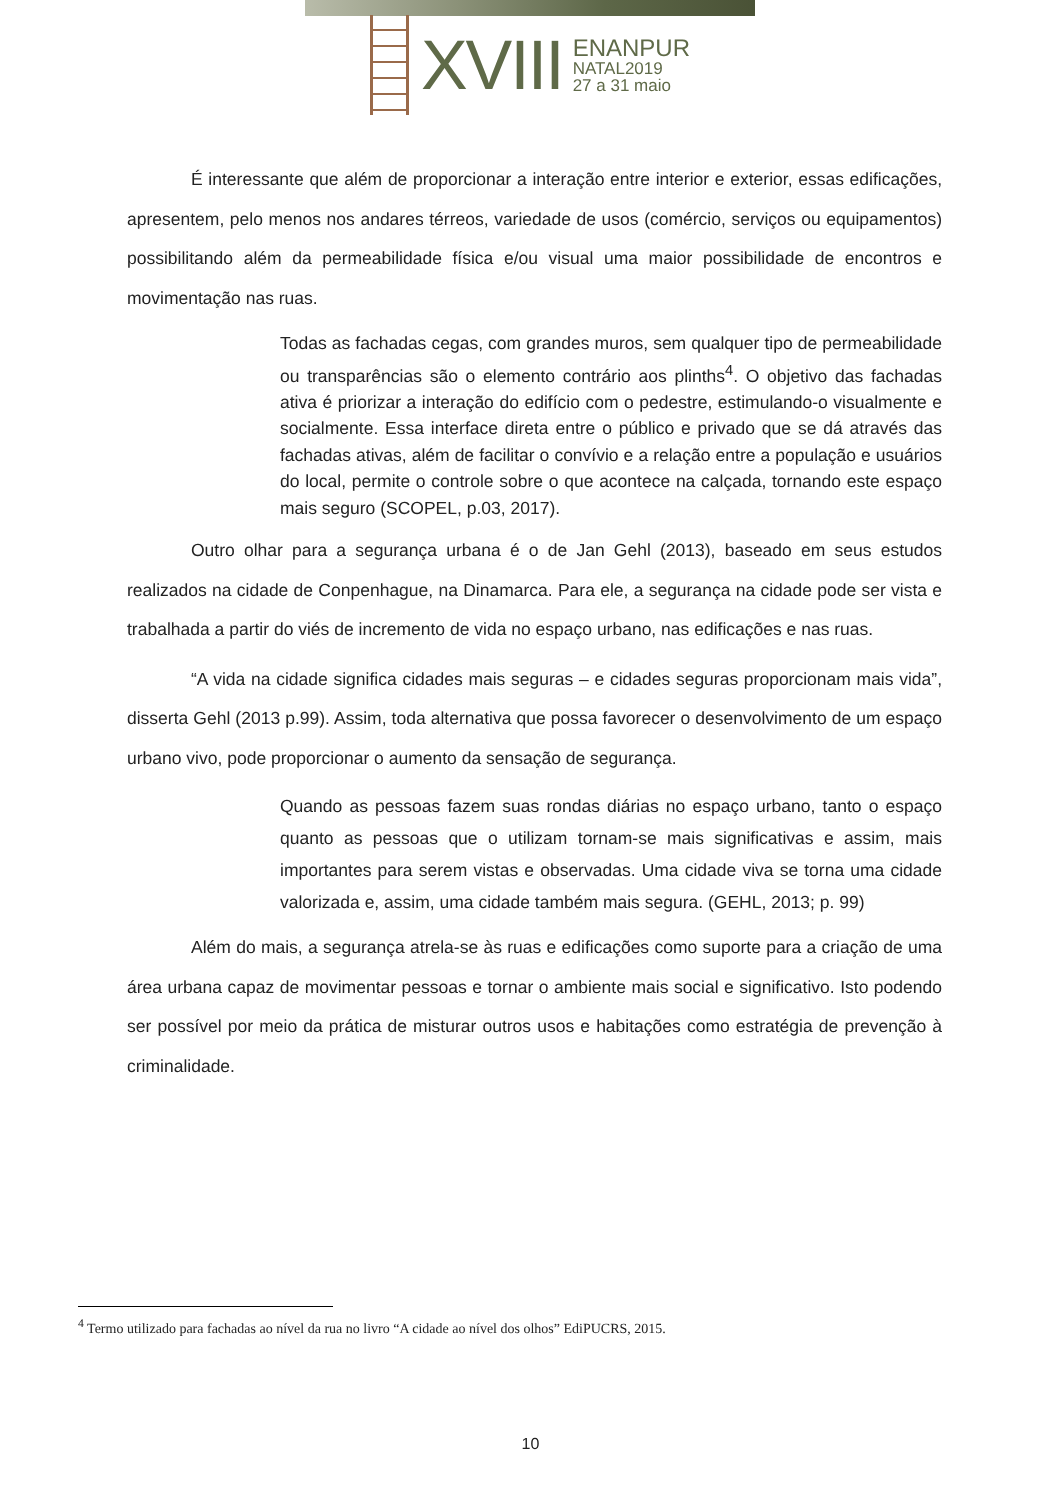XVIII
ENANPUR
NATAL2019
27 a 31 maio
É interessante que além de proporcionar a interação entre interior e exterior, essas edificações, apresentem, pelo menos nos andares térreos, variedade de usos (comércio, serviços ou equipamentos) possibilitando além da permeabilidade física e/ou visual uma maior possibilidade de encontros e movimentação nas ruas.
Todas as fachadas cegas, com grandes muros, sem qualquer tipo de permeabilidade ou transparências são o elemento contrário aos plinths<sup>4</sup>. O objetivo das fachadas ativa é priorizar a interação do edifício com o pedestre, estimulando-o visualmente e socialmente. Essa interface direta entre o público e privado que se dá através das fachadas ativas, além de facilitar o convívio e a relação entre a população e usuários do local, permite o controle sobre o que acontece na calçada, tornando este espaço mais seguro (SCOPEL, p.03, 2017).
Outro olhar para a segurança urbana é o de Jan Gehl (2013), baseado em seus estudos realizados na cidade de Conpenhague, na Dinamarca. Para ele, a segurança na cidade pode ser vista e trabalhada a partir do viés de incremento de vida no espaço urbano, nas edificações e nas ruas.
“A vida na cidade significa cidades mais seguras – e cidades seguras proporcionam mais vida”, disserta Gehl (2013 p.99). Assim, toda alternativa que possa favorecer o desenvolvimento de um espaço urbano vivo, pode proporcionar o aumento da sensação de segurança.
Quando as pessoas fazem suas rondas diárias no espaço urbano, tanto o espaço quanto as pessoas que o utilizam tornam-se mais significativas e assim, mais importantes para serem vistas e observadas. Uma cidade viva se torna uma cidade valorizada e, assim, uma cidade também mais segura. (GEHL, 2013; p. 99)
Além do mais, a segurança atrela-se às ruas e edificações como suporte para a criação de uma área urbana capaz de movimentar pessoas e tornar o ambiente mais social e significativo. Isto podendo ser possível por meio da prática de misturar outros usos e habitações como estratégia de prevenção à criminalidade.
<sup>4</sup> Termo utilizado para fachadas ao nível da rua no livro “A cidade ao nível dos olhos” EdiPUCRS, 2015.
10